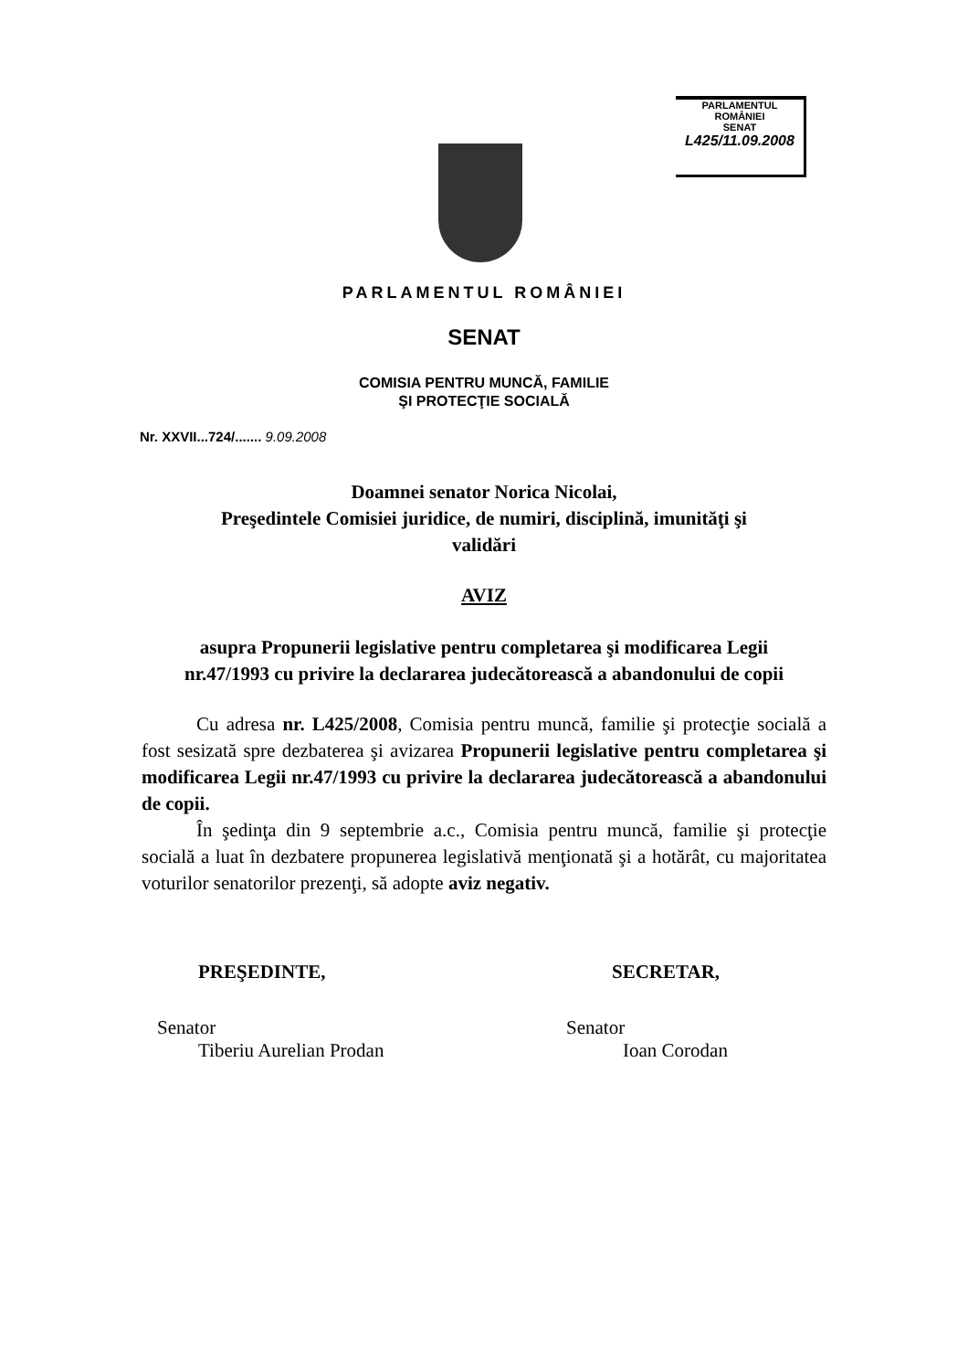PARLAMENTUL ROMÂNIEI
SENAT
L425/11.09.2008
PARLAMENTUL ROMÂNIEI
SENAT
COMISIA PENTRU MUNCĂ, FAMILIE
ŞI PROTECŢIE SOCIALĂ
Nr. XXVII...724/....... 9.09.2008
Doamnei senator Norica Nicolai,
Preşedintele Comisiei juridice, de numiri, disciplină, imunităţi şi
validări
AVIZ
asupra Propunerii legislative pentru completarea şi modificarea Legii nr.47/1993 cu privire la declararea judecătorească a abandonului de copii
Cu adresa nr. L425/2008, Comisia pentru muncă, familie şi protecţie socială a fost sesizată spre dezbaterea şi avizarea Propunerii legislative pentru completarea şi modificarea Legii nr.47/1993 cu privire la declararea judecătorească a abandonului de copii.
În şedinţa din 9 septembrie a.c., Comisia pentru muncă, familie şi protecţie socială a luat în dezbatere propunerea legislativă menţionată şi a hotărât, cu majoritatea voturilor senatorilor prezenţi, să adopte aviz negativ.
PREŞEDINTE,
Senator
Tiberiu Aurelian Prodan
SECRETAR,
Senator
Ioan Corodan